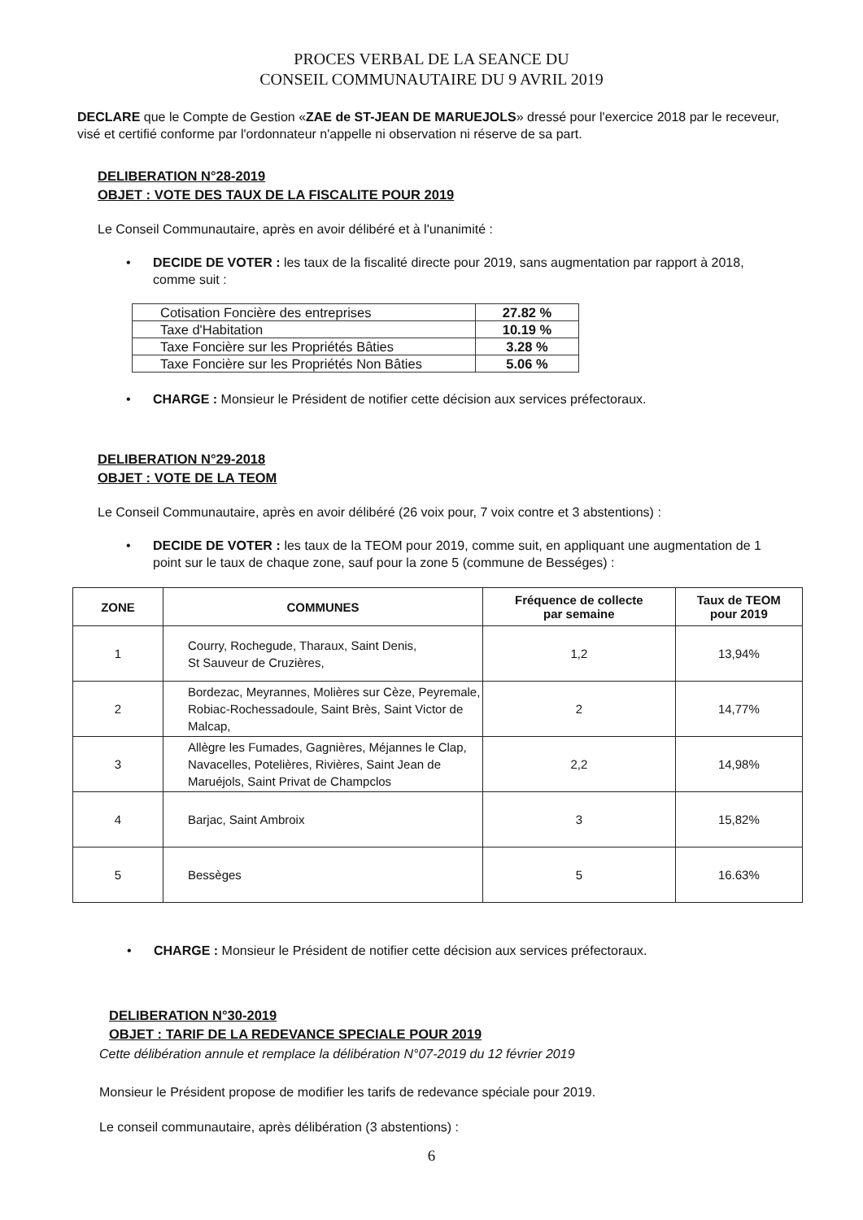PROCES VERBAL DE LA SEANCE DU
CONSEIL COMMUNAUTAIRE DU 9 AVRIL 2019
DECLARE que le Compte de Gestion «ZAE de ST-JEAN DE MARUEJOLS» dressé pour l'exercice 2018 par le receveur, visé et certifié conforme par l'ordonnateur n'appelle ni observation ni réserve de sa part.
DELIBERATION N°28-2019
OBJET : VOTE DES TAUX DE LA FISCALITE POUR 2019
Le Conseil Communautaire, après en avoir délibéré et à l'unanimité :
• DECIDE DE VOTER : les taux de la fiscalité directe pour 2019, sans augmentation par rapport à 2018, comme suit :
| Cotisation Foncière des entreprises | 27.82 % |
| Taxe d'Habitation | 10.19 % |
| Taxe Foncière sur les Propriétés Bâties | 3.28 % |
| Taxe Foncière sur les Propriétés Non Bâties | 5.06 % |
• CHARGE : Monsieur le Président de notifier cette décision aux services préfectoraux.
DELIBERATION N°29-2018
OBJET : VOTE DE LA TEOM
Le Conseil Communautaire, après en avoir délibéré (26 voix pour, 7 voix contre et 3 abstentions) :
• DECIDE DE VOTER : les taux de la TEOM pour 2019, comme suit, en appliquant une augmentation de 1 point sur le taux de chaque zone, sauf pour la zone 5 (commune de Bességes) :
| ZONE | COMMUNES | Fréquence de collecte par semaine | Taux de TEOM pour 2019 |
| --- | --- | --- | --- |
| 1 | Courry, Rochegude, Tharaux, Saint Denis, St Sauveur de Cruzières, | 1,2 | 13,94% |
| 2 | Bordezac, Meyrannes, Molières sur Cèze, Peyremale, Robiac-Rochessadoule, Saint Brès, Saint Victor de Malcap, | 2 | 14,77% |
| 3 | Allègre les Fumades, Gagnières, Méjannes le Clap, Navacelles, Potelières, Rivières, Saint Jean de Maruéjols, Saint Privat de Champclos | 2,2 | 14,98% |
| 4 | Barjac, Saint Ambroix | 3 | 15,82% |
| 5 | Bessèges | 5 | 16.63% |
• CHARGE : Monsieur le Président de notifier cette décision aux services préfectoraux.
DELIBERATION N°30-2019
OBJET : TARIF DE LA REDEVANCE SPECIALE POUR 2019
Cette délibération annule et remplace la délibération N°07-2019 du 12 février 2019
Monsieur le Président propose de modifier les tarifs de redevance spéciale pour 2019.
Le conseil communautaire, après délibération (3 abstentions) :
6